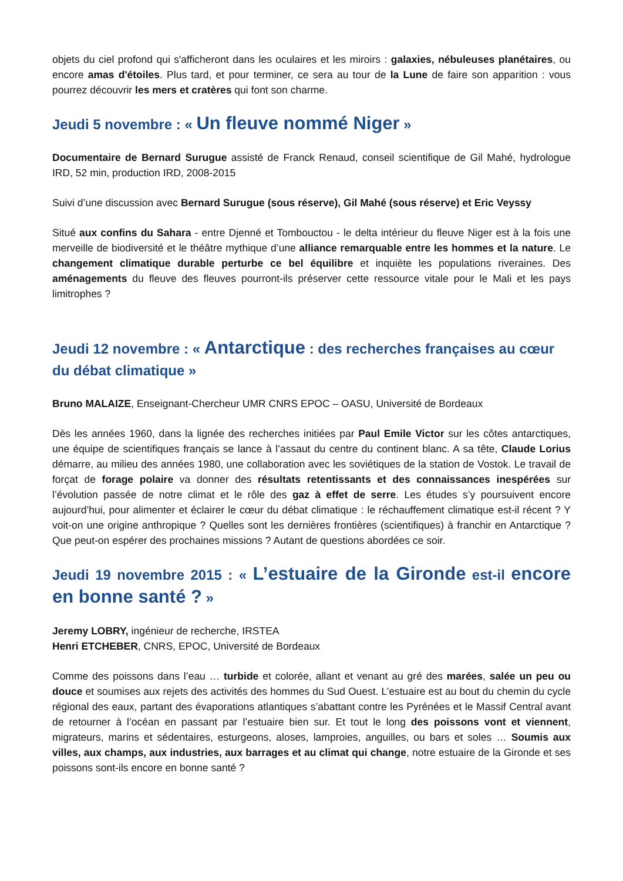objets du ciel profond qui s'afficheront dans les oculaires et les miroirs : galaxies, nébuleuses planétaires, ou encore amas d'étoiles. Plus tard, et pour terminer, ce sera au tour de la Lune de faire son apparition : vous pourrez découvrir les mers et cratères qui font son charme.
Jeudi 5 novembre : « Un fleuve nommé Niger »
Documentaire de Bernard Surugue assisté de Franck Renaud, conseil scientifique de Gil Mahé, hydrologue IRD, 52 min, production IRD, 2008-2015
Suivi d’une discussion avec Bernard Surugue (sous réserve), Gil Mahé (sous réserve) et Eric Veyssy
Situé aux confins du Sahara - entre Djenné et Tombouctou - le delta intérieur du fleuve Niger est à la fois une merveille de biodiversité et le théâtre mythique d’une alliance remarquable entre les hommes et la nature. Le changement climatique durable perturbe ce bel équilibre et inquiète les populations riveraines. Des aménagements du fleuve des fleuves pourront-ils préserver cette ressource vitale pour le Mali et les pays limitrophes ?
Jeudi 12 novembre : « Antarctique : des recherches françaises au cœur du débat climatique »
Bruno MALAIZE, Enseignant-Chercheur UMR CNRS EPOC – OASU, Université de Bordeaux
Dès les années 1960, dans la lignée des recherches initiées par Paul Emile Victor sur les côtes antarctiques, une équipe de scientifiques français se lance à l’assaut du centre du continent blanc. A sa tête, Claude Lorius démarre, au milieu des années 1980, une collaboration avec les soviétiques de la station de Vostok. Le travail de forçat de forage polaire va donner des résultats retentissants et des connaissances inespérées sur l’évolution passée de notre climat et le rôle des gaz à effet de serre. Les études s’y poursuivent encore aujourd’hui, pour alimenter et éclairer le cœur du débat climatique : le réchauffement climatique est-il récent ? Y voit-on une origine anthropique ? Quelles sont les dernières frontières (scientifiques) à franchir en Antarctique ? Que peut-on espérer des prochaines missions ? Autant de questions abordées ce soir.
Jeudi 19 novembre 2015 : « L’estuaire de la Gironde est-il encore en bonne santé ? »
Jeremy LOBRY, ingénieur de recherche, IRSTEA
Henri ETCHEBER, CNRS, EPOC, Université de Bordeaux
Comme des poissons dans l’eau … turbide et colorée, allant et venant au gré des marées, salée un peu ou douce et soumises aux rejets des activités des hommes du Sud Ouest. L’estuaire est au bout du chemin du cycle régional des eaux, partant des évaporations atlantiques s’abattant contre les Pyrénées et le Massif Central avant de retourner à l’océan en passant par l’estuaire bien sur. Et tout le long des poissons vont et viennent, migrateurs, marins et sédentaires, esturgeons, aloses, lamproies, anguilles, ou bars et soles … Soumis aux villes, aux champs, aux industries, aux barrages et au climat qui change, notre estuaire de la Gironde et ses poissons sont-ils encore en bonne santé ?